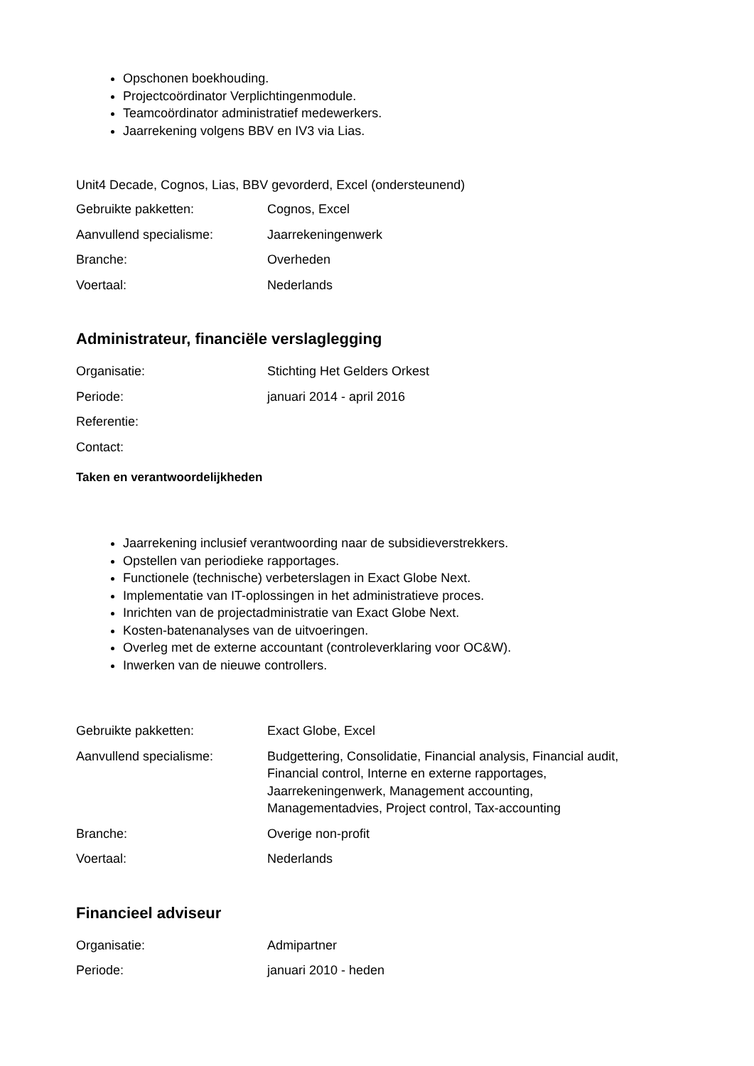Opschonen boekhouding.
Projectcoördinator Verplichtingenmodule.
Teamcoördinator administratief medewerkers.
Jaarrekening volgens BBV en IV3 via Lias.
Unit4 Decade, Cognos, Lias, BBV gevorderd, Excel (ondersteunend)
| Gebruikte pakketten: | Cognos, Excel |
| Aanvullend specialisme: | Jaarrekeningenwerk |
| Branche: | Overheden |
| Voertaal: | Nederlands |
Administrateur, financiële verslaglegging
| Organisatie: | Stichting Het Gelders Orkest |
| Periode: | januari 2014 - april 2016 |
| Referentie: | |
| Contact: | |
Taken en verantwoordelijkheden
Jaarrekening inclusief verantwoording naar de subsidieverstrekkers.
Opstellen van periodieke rapportages.
Functionele (technische) verbeterslagen in Exact Globe Next.
Implementatie van IT-oplossingen in het administratieve proces.
Inrichten van de projectadministratie van Exact Globe Next.
Kosten-batenanalyses van de uitvoeringen.
Overleg met de externe accountant (controleverklaring voor OC&W).
Inwerken van de nieuwe controllers.
| Gebruikte pakketten: | Exact Globe, Excel |
| Aanvullend specialisme: | Budgettering, Consolidatie, Financial analysis, Financial audit, Financial control, Interne en externe rapportages, Jaarrekeningenwerk, Management accounting, Managementadvies, Project control, Tax-accounting |
| Branche: | Overige non-profit |
| Voertaal: | Nederlands |
Financieel adviseur
| Organisatie: | Admipartner |
| Periode: | januari 2010 - heden |